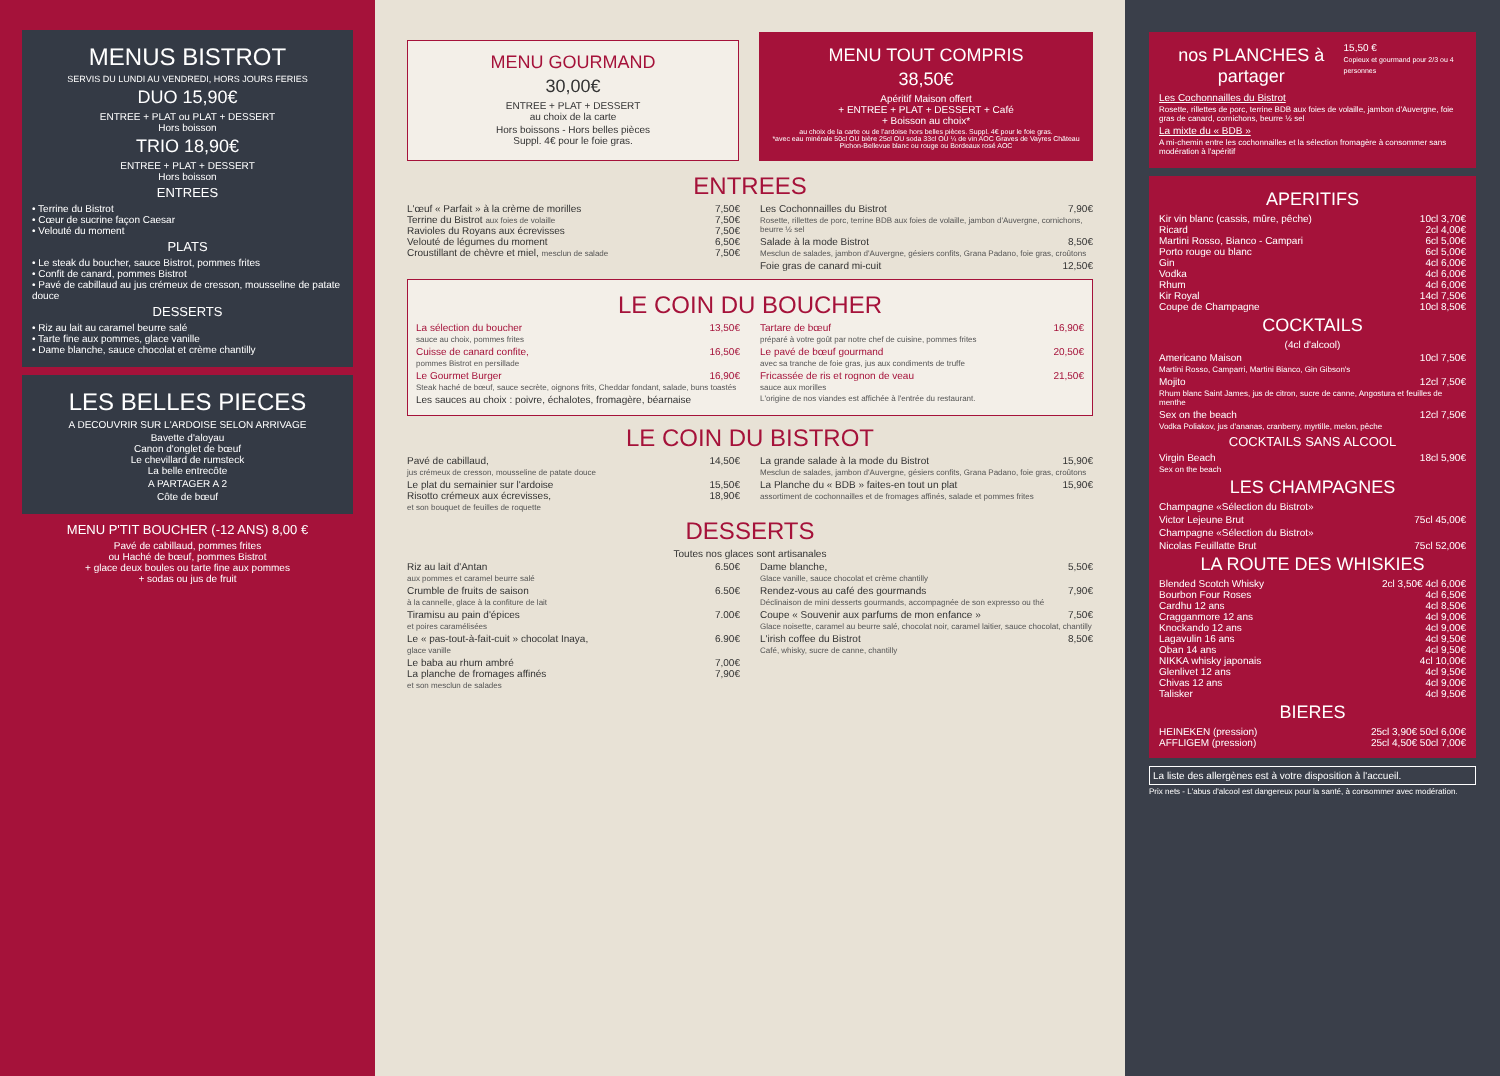MENUS BISTROT
SERVIS DU LUNDI AU VENDREDI, HORS JOURS FERIES
DUO 15,90€
ENTREE + PLAT ou PLAT + DESSERT
Hors boisson
TRIO 18,90€
ENTREE + PLAT + DESSERT
Hors boisson
ENTREES
• Terrine du Bistrot
• Cœur de sucrine façon Caesar
• Velouté du moment
PLATS
• Le steak du boucher, sauce Bistrot, pommes frites
• Confit de canard, pommes Bistrot
• Pavé de cabillaud au jus crémeux de cresson, mousseline de patate douce
DESSERTS
• Riz au lait au caramel beurre salé
• Tarte fine aux pommes, glace vanille
• Dame blanche, sauce chocolat et crème chantilly
LES BELLES PIECES
A DECOUVRIR SUR L'ARDOISE SELON ARRIVAGE
Bavette d'aloyau
Canon d'onglet de bœuf
Le chevillard de rumsteck
La belle entrecôte
A PARTAGER A 2
Côte de bœuf
MENU P'TIT BOUCHER (-12 ANS) 8,00 €
Pavé de cabillaud, pommes frites
ou Haché de bœuf, pommes Bistrot
+ glace deux boules ou tarte fine aux pommes
+ sodas ou jus de fruit
MENU GOURMAND
30,00€
ENTREE + PLAT + DESSERT
au choix de la carte
Hors boissons - Hors belles pièces
Suppl. 4€ pour le foie gras.
MENU TOUT COMPRIS
38,50€
Apéritif Maison offert
+ ENTREE + PLAT + DESSERT + Café
+ Boisson au choix*
au choix de la carte ou de l'ardoise hors belles pièces. Suppl. 4€ pour le foie gras.
*avec eau minérale 50cl OU bière 25cl OU soda 33cl OU ¼ de vin AOC Graves de Vayres Château Pichon-Bellevue blanc ou rouge ou Bordeaux rosé AOC
ENTREES
L'œuf « Parfait » à la crème de morilles 7,50€
Terrine du Bistrot aux foies de volaille 7,50€
Ravioles du Royans aux écrevisses 7,50€
Velouté de légumes du moment 6,50€
Croustillant de chèvre et miel, mesclun de salade 7,50€
Les Cochonnailles du Bistrot 7,90€
Rosette, rillettes de porc, terrine BDB aux foies de volaille, jambon d'Auvergne, cornichons, beurre ½ sel
Salade à la mode Bistrot 8,50€
Mesclun de salades, jambon d'Auvergne, gésiers confits, Grana Padano, foie gras, croûtons
Foie gras de canard mi-cuit 12,50€
LE COIN DU BOUCHER
La sélection du boucher 13,50€
sauce au choix, pommes frites
Cuisse de canard confite, 16,50€
pommes Bistrot en persillade
Le Gourmet Burger 16,90€
Steak haché de bœuf, sauce secrète, oignons frits, Cheddar fondant, salade, buns toastés
Les sauces au choix : poivre, échalotes, fromagère, béarnaise
Tartare de bœuf 16,90€
préparé à votre goût par notre chef de cuisine, pommes frites
Le pavé de bœuf gourmand 20,50€
avec sa tranche de foie gras, jus aux condiments de truffe
Fricassée de ris et rognon de veau 21,50€
sauce aux morilles
L'origine de nos viandes est affichée à l'entrée du restaurant.
LE COIN DU BISTROT
Pavé de cabillaud, 14,50€
jus crémeux de cresson, mousseline de patate douce
Le plat du semainier sur l'ardoise 15,50€
Risotto crémeux aux écrevisses, 18,90€
et son bouquet de feuilles de roquette
La grande salade à la mode du Bistrot 15,90€
Mesclun de salades, jambon d'Auvergne, gésiers confits, Grana Padano, foie gras, croûtons
La Planche du « BDB » faites-en tout un plat 15,90€
assortiment de cochonnailles et de fromages affinés, salade et pommes frites
DESSERTS
Toutes nos glaces sont artisanales
Riz au lait d'Antan 6.50€
aux pommes et caramel beurre salé
Crumble de fruits de saison 6.50€
à la cannelle, glace à la confiture de lait
Tiramisu au pain d'épices 7.00€
et poires caramélisées
Le « pas-tout-à-fait-cuit » chocolat Inaya, 6.90€
glace vanille
Le baba au rhum ambré 7,00€
La planche de fromages affinés 7,90€
et son mesclun de salades
Dame blanche, 5,50€
Glace vanille, sauce chocolat et crème chantilly
Rendez-vous au café des gourmands 7,90€
Déclinaison de mini desserts gourmands, accompagnée de son expresso ou thé
Coupe « Souvenir aux parfums de mon enfance » 7,50€
Glace noisette, caramel au beurre salé, chocolat noir, caramel laitier, sauce chocolat, chantilly
L'irish coffee du Bistrot 8,50€
Café, whisky, sucre de canne, chantilly
nos PLANCHES à partager
15,50 €
Copieux et gourmand pour 2/3 ou 4 personnes
Les Cochonnailles du Bistrot
Rosette, rillettes de porc, terrine BDB aux foies de volaille, jambon d'Auvergne, foie gras de canard, cornichons, beurre ½ sel
La mixte du « BDB »
A mi-chemin entre les cochonnailles et la sélection fromagère à consommer sans modération à l'apéritif
APERITIFS
Kir vin blanc (cassis, mûre, pêche) 10cl 3,70€
Ricard 2cl 4,00€
Martini Rosso, Bianco - Campari 6cl 5,00€
Porto rouge ou blanc 6cl 5,00€
Gin 4cl 6,00€
Vodka 4cl 6,00€
Rhum 4cl 6,00€
Kir Royal 14cl 7,50€
Coupe de Champagne 10cl 8,50€
COCKTAILS
(4cl d'alcool)
Americano Maison 10cl 7,50€
Martini Rosso, Camparri, Martini Bianco, Gin Gibson's
Mojito 12cl 7,50€
Rhum blanc Saint James, jus de citron, sucre de canne, Angostura et feuilles de menthe
Sex on the beach 12cl 7,50€
Vodka Poliakov, jus d'ananas, cranberry, myrtille, melon, pêche
COCKTAILS SANS ALCOOL
Virgin Beach 18cl 5,90€
Sex on the beach
LES CHAMPAGNES
Champagne «Sélection du Bistrot»
Victor Lejeune Brut 75cl 45,00€
Champagne «Sélection du Bistrot»
Nicolas Feuillatte Brut 75cl 52,00€
LA ROUTE DES WHISKIES
Blended Scotch Whisky 2cl 3,50€ 4cl 6,00€
Bourbon Four Roses 4cl 6,50€
Cardhu 12 ans 4cl 8,50€
Cragganmore 12 ans 4cl 9,00€
Knockando 12 ans 4cl 9,00€
Lagavulin 16 ans 4cl 9,50€
Oban 14 ans 4cl 9,50€
NIKKA whisky japonais 4cl 10,00€
Glenlivet 12 ans 4cl 9,50€
Chivas 12 ans 4cl 9,00€
Talisker 4cl 9,50€
BIERES
HEINEKEN (pression) 25cl 3,90€ 50cl 6,00€
AFFLIGEM (pression) 25cl 4,50€ 50cl 7,00€
La liste des allergènes est à votre disposition à l'accueil.
Prix nets - L'abus d'alcool est dangereux pour la santé, à consommer avec modération.